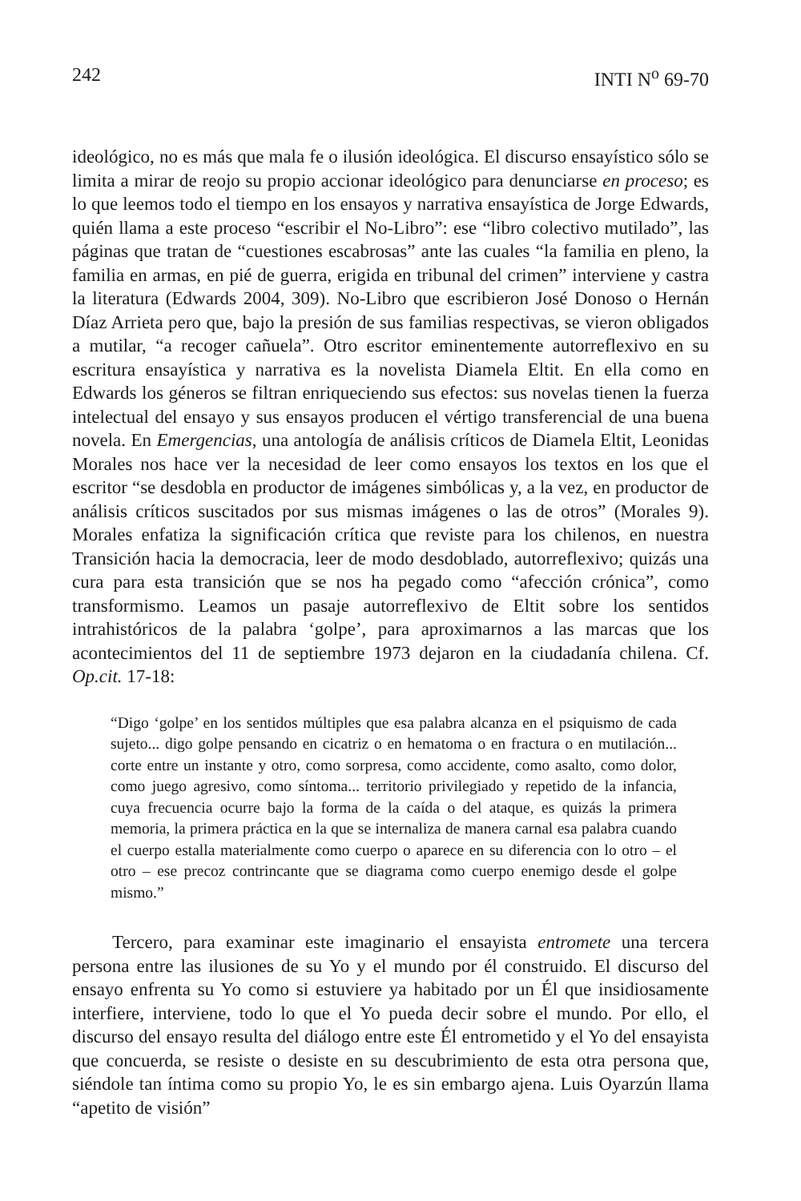242 INTI N<sup>o</sup> 69-70
ideológico, no es más que mala fe o ilusión ideológica. El discurso ensayístico sólo se limita a mirar de reojo su propio accionar ideológico para denunciarse en proceso; es lo que leemos todo el tiempo en los ensayos y narrativa ensayística de Jorge Edwards, quién llama a este proceso “escribir el No-Libro”: ese “libro colectivo mutilado”, las páginas que tratan de “cuestiones escabrosas” ante las cuales “la familia en pleno, la familia en armas, en pié de guerra, erigida en tribunal del crimen” interviene y castra la literatura (Edwards 2004, 309). No-Libro que escribieron José Donoso o Hernán Díaz Arrieta pero que, bajo la presión de sus familias respectivas, se vieron obligados a mutilar, “a recoger cañuela”. Otro escritor eminentemente autorreflexivo en su escritura ensayística y narrativa es la novelista Diamela Eltit. En ella como en Edwards los géneros se filtran enriqueciendo sus efectos: sus novelas tienen la fuerza intelectual del ensayo y sus ensayos producen el vértigo transferencial de una buena novela. En Emergencias, una antología de análisis críticos de Diamela Eltit, Leonidas Morales nos hace ver la necesidad de leer como ensayos los textos en los que el escritor “se desdobla en productor de imágenes simbólicas y, a la vez, en productor de análisis críticos suscitados por sus mismas imágenes o las de otros” (Morales 9). Morales enfatiza la significación crítica que reviste para los chilenos, en nuestra Transición hacia la democracia, leer de modo desdoblado, autorreflexivo; quizás una cura para esta transición que se nos ha pegado como “afección crónica”, como transformismo. Leamos un pasaje autorreflexivo de Eltit sobre los sentidos intrahistóricos de la palabra ‘golpe’, para aproximarnos a las marcas que los acontecimientos del 11 de septiembre 1973 dejaron en la ciudadanía chilena. Cf. Op.cit. 17-18:
“Digo ‘golpe’ en los sentidos múltiples que esa palabra alcanza en el psiquismo de cada sujeto... digo golpe pensando en cicatriz o en hematoma o en fractura o en mutilación... corte entre un instante y otro, como sorpresa, como accidente, como asalto, como dolor, como juego agresivo, como síntoma... territorio privilegiado y repetido de la infancia, cuya frecuencia ocurre bajo la forma de la caída o del ataque, es quizás la primera memoria, la primera práctica en la que se internaliza de manera carnal esa palabra cuando el cuerpo estalla materialmente como cuerpo o aparece en su diferencia con lo otro – el otro – ese precoz contrincante que se diagrama como cuerpo enemigo desde el golpe mismo.”
Tercero, para examinar este imaginario el ensayista entromete una tercera persona entre las ilusiones de su Yo y el mundo por él construido. El discurso del ensayo enfrenta su Yo como si estuviere ya habitado por un Él que insidiosamente interfiere, interviene, todo lo que el Yo pueda decir sobre el mundo. Por ello, el discurso del ensayo resulta del diálogo entre este Él entrometido y el Yo del ensayista que concuerda, se resiste o desiste en su descubrimiento de esta otra persona que, siéndole tan íntima como su propio Yo, le es sin embargo ajena. Luis Oyarzún llama “apetito de visión”